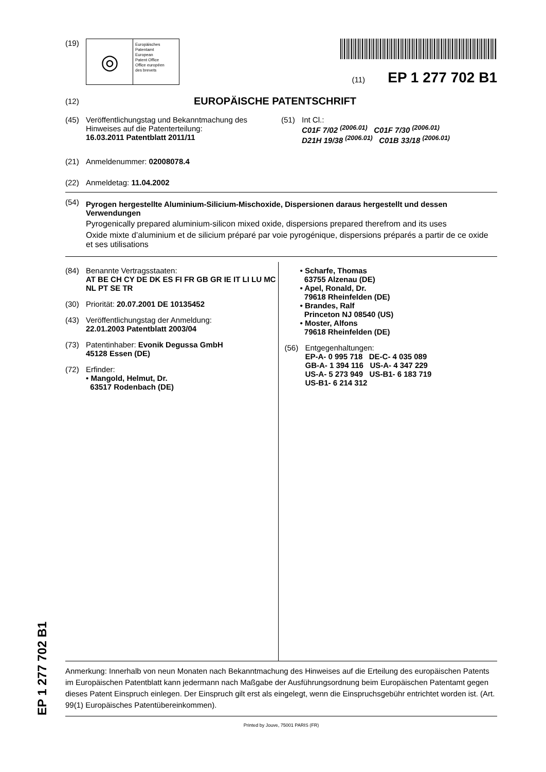(19)
◎
Europäisches
Patentamt
European
Patent Office
Office européen
des brevets
(11) EP 1 277 702 B1
(12) EUROPÄISCHE PATENTSCHRIFT
(45) Veröffentlichungstag und Bekanntmachung des Hinweises auf die Patenterteilung:
16.03.2011 Patentblatt 2011/11
(51) Int Cl.:
C01F 7/02 <sup>(2006.01)</sup> C01F 7/30 <sup>(2006.01)</sup>
D21H 19/38 <sup>(2006.01)</sup> C01B 33/18 <sup>(2006.01)</sup>
(21) Anmeldenummer: 02008078.4
(22) Anmeldetag: 11.04.2002
(54)
Pyrogen hergestellte Aluminium-Silicium-Mischoxide, Dispersionen daraus hergestellt und dessen Verwendungen
Pyrogenically prepared aluminium-silicon mixed oxide, dispersions prepared therefrom and its uses
Oxide mixte d’aluminium et de silicium préparé par voie pyrogénique, dispersions préparés a partir de ce oxide et ses utilisations
(84) Benannte Vertragsstaaten:
AT BE CH CY DE DK ES FI FR GB GR IE IT LI LU MC NL PT SE TR
(30) Priorität: 20.07.2001 DE 10135452
(43) Veröffentlichungstag der Anmeldung:
22.01.2003 Patentblatt 2003/04
(73) Patentinhaber: Evonik Degussa GmbH
45128 Essen (DE)
(72) Erfinder:
• Mangold, Helmut, Dr.
63517 Rodenbach (DE)
• Scharfe, Thomas
63755 Alzenau (DE)
• Apel, Ronald, Dr.
79618 Rheinfelden (DE)
• Brandes, Ralf
Princeton NJ 08540 (US)
• Moster, Alfons
79618 Rheinfelden (DE)
(56) Entgegenhaltungen:
EP-A- 0 995 718 DE-C- 4 035 089
GB-A- 1 394 116 US-A- 4 347 229
US-A- 5 273 949 US-B1- 6 183 719
US-B1- 6 214 312
Anmerkung: Innerhalb von neun Monaten nach Bekanntmachung des Hinweises auf die Erteilung des europäischen Patents im Europäischen Patentblatt kann jedermann nach Maßgabe der Ausführungsordnung beim Europäischen Patentamt gegen dieses Patent Einspruch einlegen. Der Einspruch gilt erst als eingelegt, wenn die Einspruchsgebühr entrichtet worden ist. (Art. 99(1) Europäisches Patentübereinkommen).
Printed by Jouve, 75001 PARIS (FR)
EP 1 277 702 B1